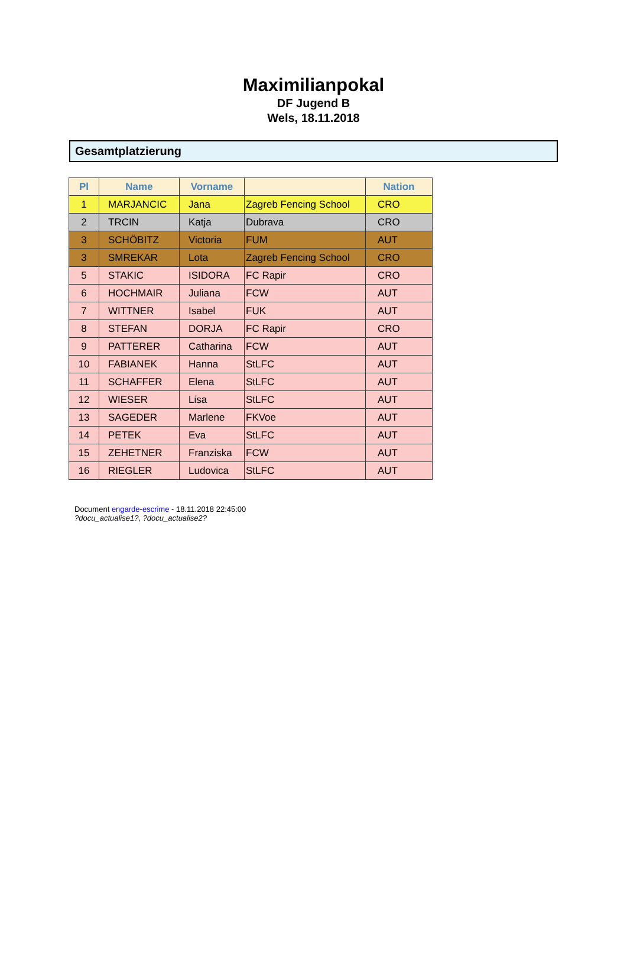Maximilianpokal
DF Jugend B
Wels, 18.11.2018
Gesamtplatzierung
| Pl | Name | Vorname | | Nation |
| --- | --- | --- | --- | --- |
| 1 | MARJANCIC | Jana | Zagreb Fencing School | CRO |
| 2 | TRCIN | Katja | Dubrava | CRO |
| 3 | SCHÖBITZ | Victoria | FUM | AUT |
| 3 | SMREKAR | Lota | Zagreb Fencing School | CRO |
| 5 | STAKIC | ISIDORA | FC Rapir | CRO |
| 6 | HOCHMAIR | Juliana | FCW | AUT |
| 7 | WITTNER | Isabel | FUK | AUT |
| 8 | STEFAN | DORJA | FC Rapir | CRO |
| 9 | PATTERER | Catharina | FCW | AUT |
| 10 | FABIANEK | Hanna | StLFC | AUT |
| 11 | SCHAFFER | Elena | StLFC | AUT |
| 12 | WIESER | Lisa | StLFC | AUT |
| 13 | SAGEDER | Marlene | FKVoe | AUT |
| 14 | PETEK | Eva | StLFC | AUT |
| 15 | ZEHETNER | Franziska | FCW | AUT |
| 16 | RIEGLER | Ludovica | StLFC | AUT |
Document engarde-escrime - 18.11.2018 22:45:00
?docu_actualise1?, ?docu_actualise2?